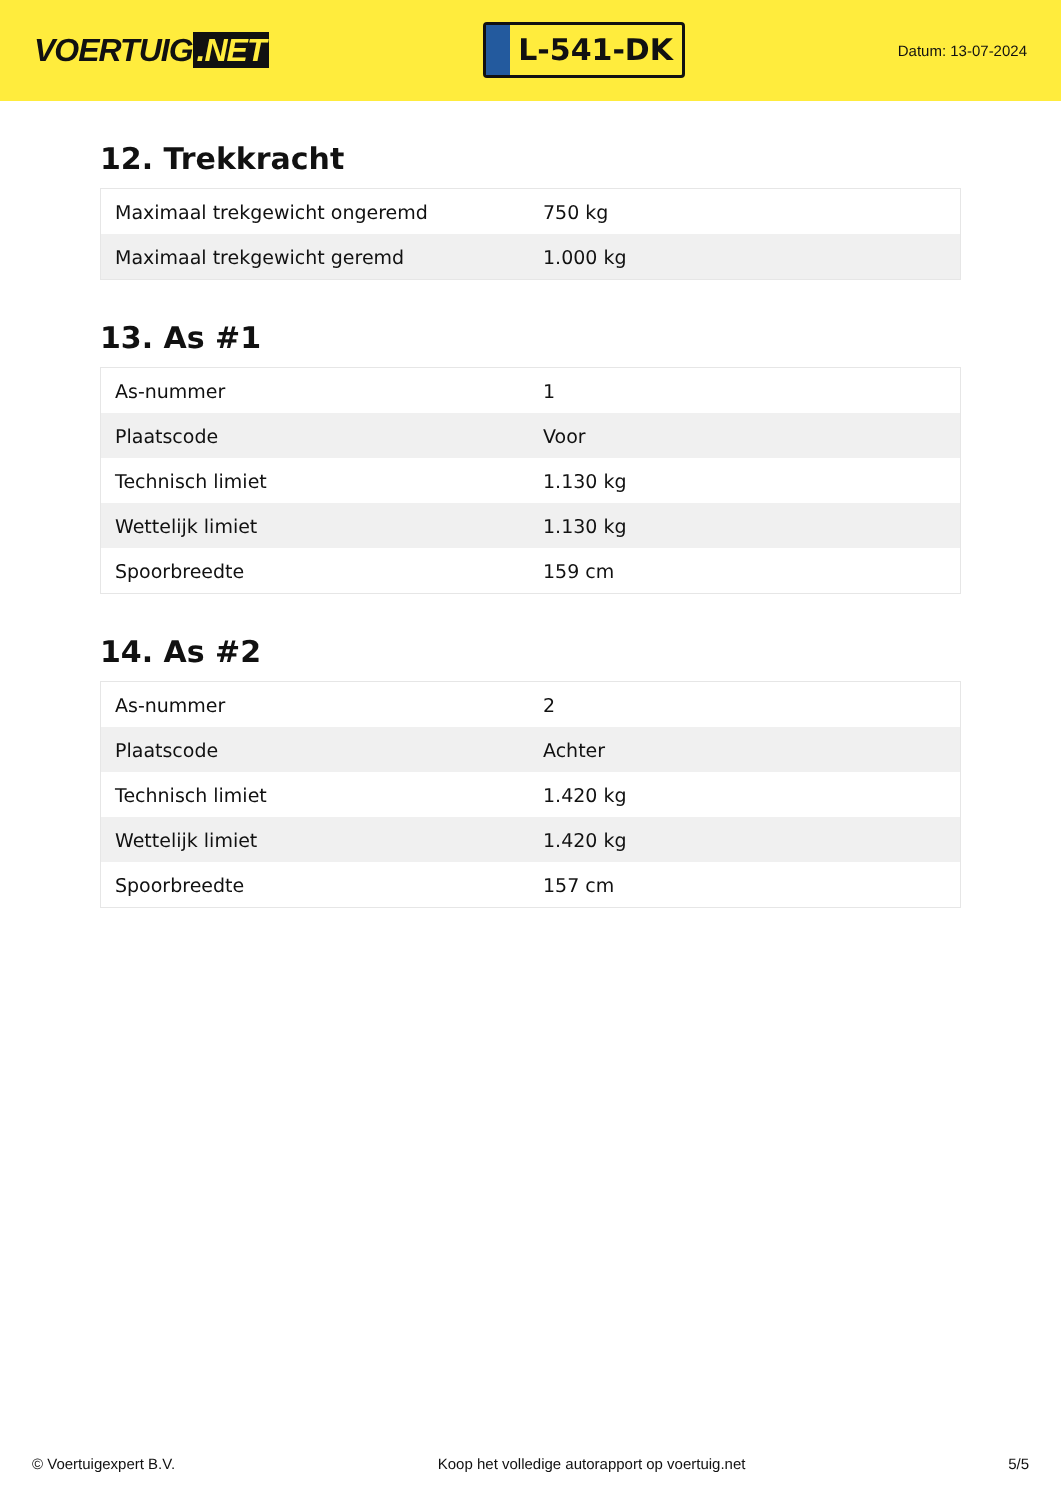VOERTUIG.NET
L-541-DK
Datum: 13-07-2024
12. Trekkracht
| Maximaal trekgewicht ongeremd | 750 kg |
| Maximaal trekgewicht geremd | 1.000 kg |
13. As #1
| As-nummer | 1 |
| Plaatscode | Voor |
| Technisch limiet | 1.130 kg |
| Wettelijk limiet | 1.130 kg |
| Spoorbreedte | 159 cm |
14. As #2
| As-nummer | 2 |
| Plaatscode | Achter |
| Technisch limiet | 1.420 kg |
| Wettelijk limiet | 1.420 kg |
| Spoorbreedte | 157 cm |
© Voertuigexpert B.V. Koop het volledige autorapport op voertuig.net 5/5